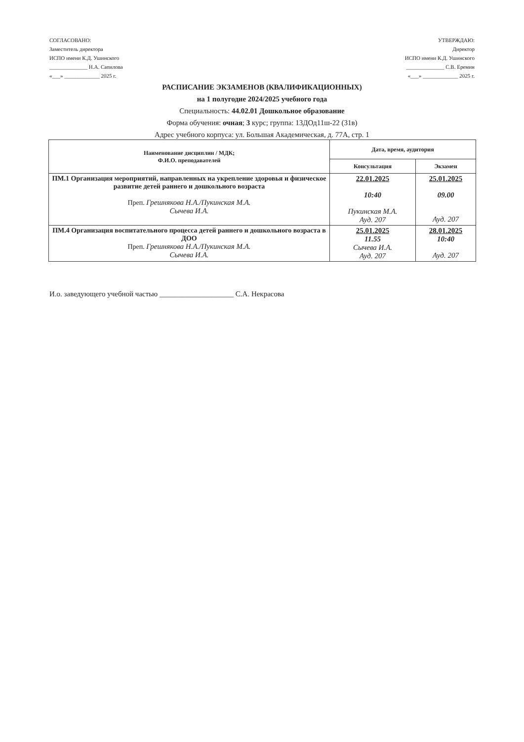СОГЛАСОВАНО:
Заместитель директора
ИСПО имени К.Д. Ушинского
______________ Н.А. Сапилова
«___» _____________ 2025 г.
УТВЕРЖДАЮ:
Директор
ИСПО имени К.Д. Ушинского
______________ С.В. Еремин
«___» _____________ 2025 г.
РАСПИСАНИЕ ЭКЗАМЕНОВ (КВАЛИФИКАЦИОННЫХ)
на 1 полугодие 2024/2025 учебного года
Специальность: 44.02.01 Дошкольное образование
Форма обучения: очная; 3 курс; группа: 13ДОд11ш-22 (31в)
Адрес учебного корпуса: ул. Большая Академическая, д. 77А, стр. 1
| Наименование дисциплин / МДК; Ф.И.О. преподавателей | Дата, время, аудитория | |
| --- | --- | --- |
| | Консультация | Экзамен |
| ПМ.1 Организация мероприятий, направленных на укрепление здоровья и физическое развитие детей раннего и дошкольного возраста Преп. Грешнякова Н.А./Пукинская М.А. Сычева И.А. | 22.01.2025 10:40 Пукинская М.А. Ауд. 207 | 25.01.2025 09.00 Ауд. 207 |
| ПМ.4 Организация воспитательного процесса детей раннего и дошкольного возраста в ДОО Преп. Грешнякова Н.А./Пукинская М.А. Сычева И.А. | 25.01.2025 11.55 Сычева И.А. Ауд. 207 | 28.01.2025 10:40 Ауд. 207 |
И.о. заведующего учебной частью ____________________ С.А. Некрасова